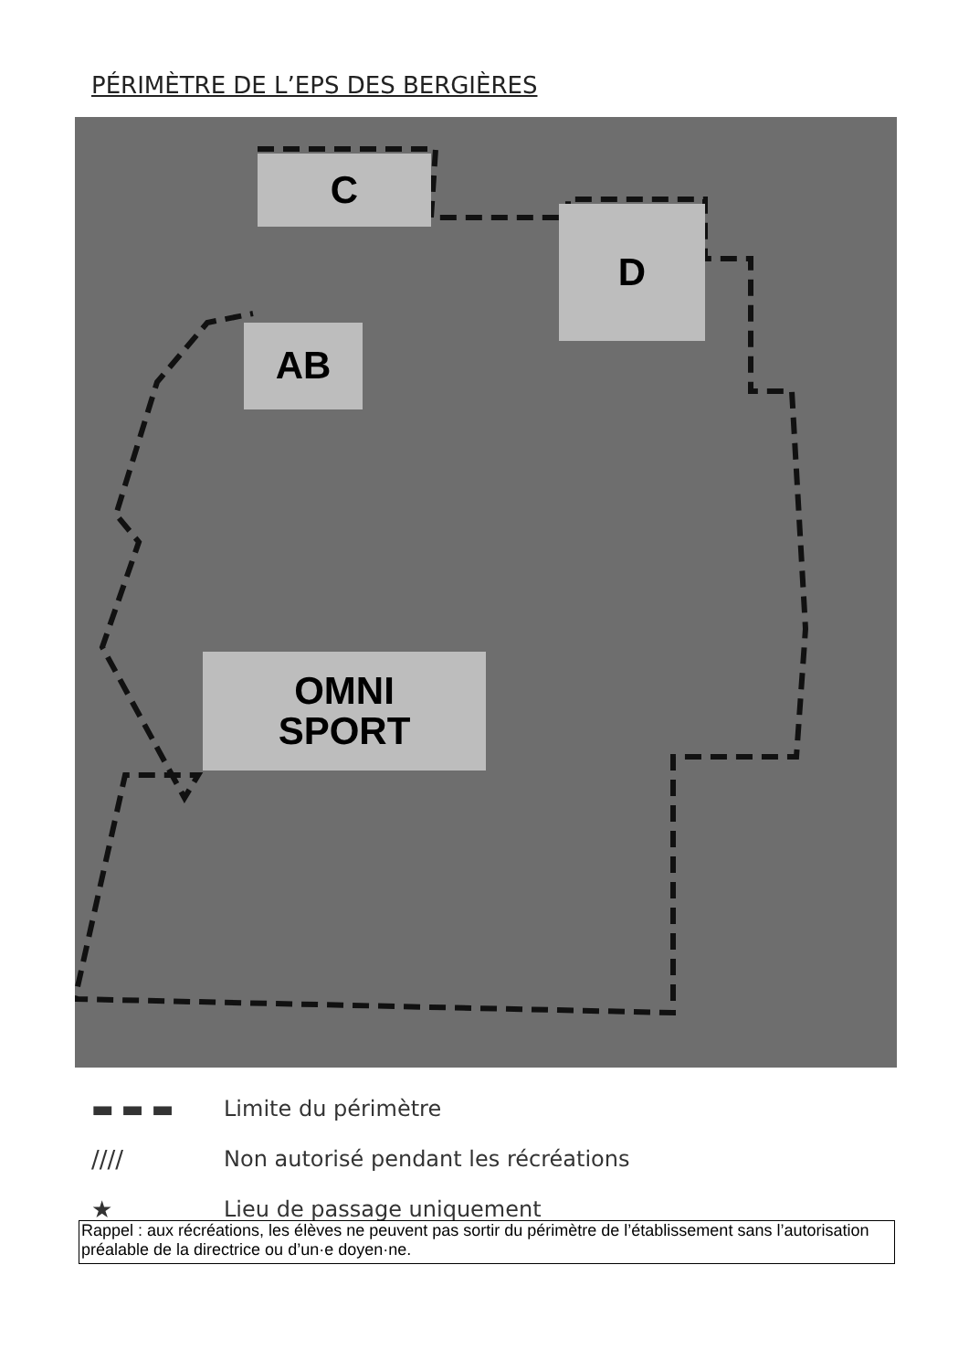PÉRIMÈTRE DE L’EPS DES BERGIÈRES
C
D
AB
OMNI
SPORT
▬ ▬ ▬ Limite du périmètre
//// Non autorisé pendant les récréations
★ Lieu de passage uniquement
Rappel : aux récréations, les élèves ne peuvent pas sortir du périmètre de l’établissement sans l’autorisation préalable de la directrice ou d’un·e doyen·ne.